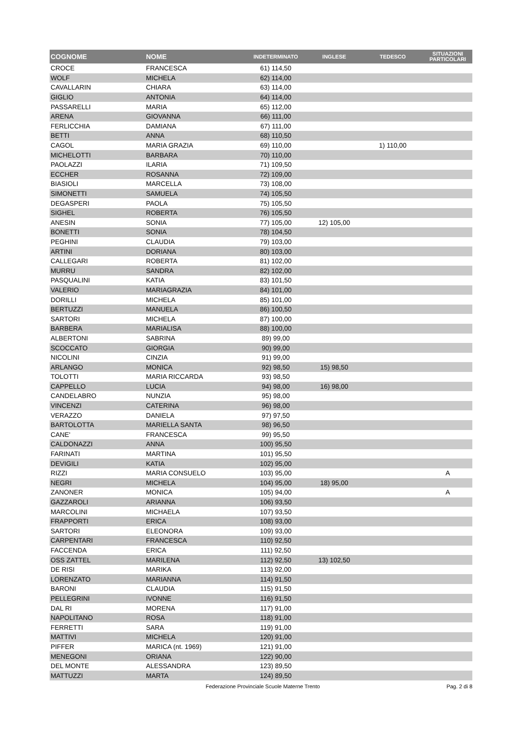| COGNOME | NOME | INDETERMINATO | INGLESE | TEDESCO | SITUAZIONI PARTICOLARI |
| --- | --- | --- | --- | --- | --- |
| CROCE | FRANCESCA | 61) 114,50 | | | |
| WOLF | MICHELA | 62) 114,00 | | | |
| CAVALLARIN | CHIARA | 63) 114,00 | | | |
| GIGLIO | ANTONIA | 64) 114,00 | | | |
| PASSARELLI | MARIA | 65) 112,00 | | | |
| ARENA | GIOVANNA | 66) 111,00 | | | |
| FERLICCHIA | DAMIANA | 67) 111,00 | | | |
| BETTI | ANNA | 68) 110,50 | | | |
| CAGOL | MARIA GRAZIA | 69) 110,00 | | 1) 110,00 | |
| MICHELOTTI | BARBARA | 70) 110,00 | | | |
| PAOLAZZI | ILARIA | 71) 109,50 | | | |
| ECCHER | ROSANNA | 72) 109,00 | | | |
| BIASIOLI | MARCELLA | 73) 108,00 | | | |
| SIMONETTI | SAMUELA | 74) 105,50 | | | |
| DEGASPERI | PAOLA | 75) 105,50 | | | |
| SIGHEL | ROBERTA | 76) 105,50 | | | |
| ANESIN | SONIA | 77) 105,00 | 12) 105,00 | | |
| BONETTI | SONIA | 78) 104,50 | | | |
| PEGHINI | CLAUDIA | 79) 103,00 | | | |
| ARTINI | DORIANA | 80) 103,00 | | | |
| CALLEGARI | ROBERTA | 81) 102,00 | | | |
| MURRU | SANDRA | 82) 102,00 | | | |
| PASQUALINI | KATIA | 83) 101,50 | | | |
| VALERIO | MARIAGRAZIA | 84) 101,00 | | | |
| DORILLI | MICHELA | 85) 101,00 | | | |
| BERTUZZI | MANUELA | 86) 100,50 | | | |
| SARTORI | MICHELA | 87) 100,00 | | | |
| BARBERA | MARIALISA | 88) 100,00 | | | |
| ALBERTONI | SABRINA | 89) 99,00 | | | |
| SCOCCATO | GIORGIA | 90) 99,00 | | | |
| NICOLINI | CINZIA | 91) 99,00 | | | |
| ARLANGO | MONICA | 92) 98,50 | 15) 98,50 | | |
| TOLOTTI | MARIA RICCARDA | 93) 98,50 | | | |
| CAPPELLO | LUCIA | 94) 98,00 | 16) 98,00 | | |
| CANDELABRO | NUNZIA | 95) 98,00 | | | |
| VINCENZI | CATERINA | 96) 98,00 | | | |
| VERAZZO | DANIELA | 97) 97,50 | | | |
| BARTOLOTTA | MARIELLA SANTA | 98) 96,50 | | | |
| CANE' | FRANCESCA | 99) 95,50 | | | |
| CALDONAZZI | ANNA | 100) 95,50 | | | |
| FARINATI | MARTINA | 101) 95,50 | | | |
| DEVIGILI | KATIA | 102) 95,00 | | | |
| RIZZI | MARIA CONSUELO | 103) 95,00 | | | A |
| NEGRI | MICHELA | 104) 95,00 | 18) 95,00 | | |
| ZANONER | MONICA | 105) 94,00 | | | A |
| GAZZAROLI | ARIANNA | 106) 93,50 | | | |
| MARCOLINI | MICHAELA | 107) 93,50 | | | |
| FRAPPORTI | ERICA | 108) 93,00 | | | |
| SARTORI | ELEONORA | 109) 93,00 | | | |
| CARPENTARI | FRANCESCA | 110) 92,50 | | | |
| FACCENDA | ERICA | 111) 92,50 | | | |
| OSS ZATTEL | MARILENA | 112) 92,50 | 13) 102,50 | | |
| DE RISI | MARIKA | 113) 92,00 | | | |
| LORENZATO | MARIANNA | 114) 91,50 | | | |
| BARONI | CLAUDIA | 115) 91,50 | | | |
| PELLEGRINI | IVONNE | 116) 91,50 | | | |
| DAL RI | MORENA | 117) 91,00 | | | |
| NAPOLITANO | ROSA | 118) 91,00 | | | |
| FERRETTI | SARA | 119) 91,00 | | | |
| MATTIVI | MICHELA | 120) 91,00 | | | |
| PIFFER | MARICA (nt. 1969) | 121) 91,00 | | | |
| MENEGONI | ORIANA | 122) 90,00 | | | |
| DEL MONTE | ALESSANDRA | 123) 89,50 | | | |
| MATTUZZI | MARTA | 124) 89,50 | | | |
Federazione Provinciale Scuole Materne Trento Pag. 2 di 8